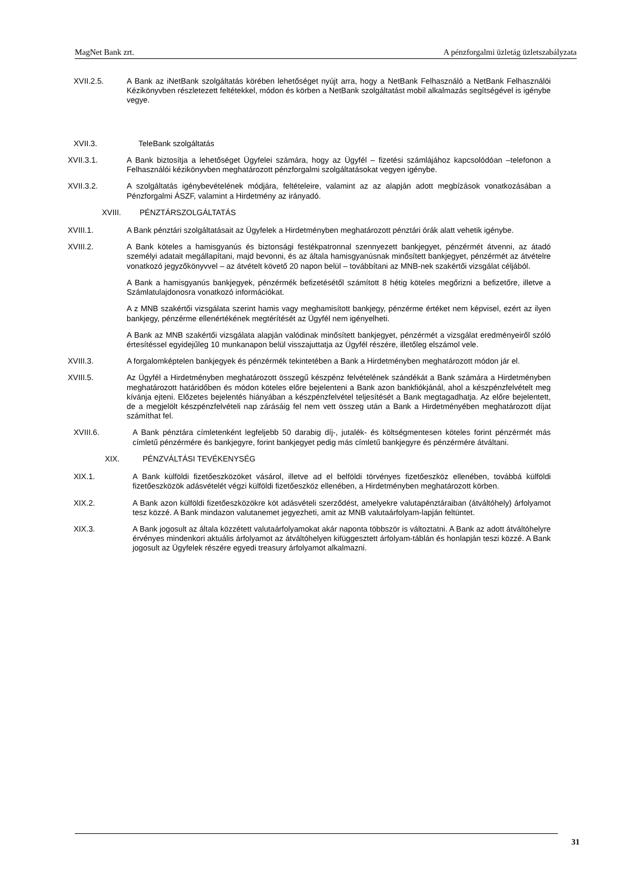MagNet Bank zrt. A pénzforgalmi üzletág üzletszabályzata
XVII.2.5. A Bank az iNetBank szolgáltatás körében lehetőséget nyújt arra, hogy a NetBank Felhasználó a NetBank Felhasználói Kézikönyvben részletezett feltétekkel, módon és körben a NetBank szolgáltatást mobil alkalmazás segítségével is igénybe vegye.
XVII.3. TeleBank szolgáltatás
XVII.3.1. A Bank biztosítja a lehetőséget Ügyfelei számára, hogy az Ügyfél – fizetési számlájához kapcsolódóan –telefonon a Felhasználói kézikönyvben meghatározott pénzforgalmi szolgáltatásokat vegyen igénybe.
XVII.3.2. A szolgáltatás igénybevételének módjára, feltételeire, valamint az az alapján adott megbízások vonatkozásában a Pénzforgalmi ÁSZF, valamint a Hirdetmény az irányadó.
XVIII. PÉNZTÁRSZOLGÁLTATÁS
XVIII.1. A Bank pénztári szolgáltatásait az Ügyfelek a Hirdetményben meghatározott pénztári órák alatt vehetik igénybe.
XVIII.2. A Bank köteles a hamisgyanús és biztonsági festékpatronnal szennyezett bankjegyet, pénzérmét átvenni, az átadó személyi adatait megállapítani, majd bevonni, és az általa hamisgyanúsnak minősített bankjegyet, pénzérmét az átvételre vonatkozó jegyzőkönyvvel – az átvételt követő 20 napon belül – továbbítani az MNB-nek szakértői vizsgálat céljából.
A Bank a hamisgyanús bankjegyek, pénzérmék befizetésétől számított 8 hétig köteles megőrizni a befizetőre, illetve a Számlatulajdonosra vonatkozó információkat.
A z MNB szakértői vizsgálata szerint hamis vagy meghamisított bankjegy, pénzérme értéket nem képvisel, ezért az ilyen bankjegy, pénzérme ellenértékének megtérítését az Ügyfél nem igényelheti.
A Bank az MNB szakértői vizsgálata alapján valódinak minősített bankjegyet, pénzérmét a vizsgálat eredményeiről szóló értesítéssel egyidejűleg 10 munkanapon belül visszajuttatja az Ügyfél részére, illetőleg elszámol vele.
XVIII.3. A forgalomképtelen bankjegyek és pénzérmék tekintetében a Bank a Hirdetményben meghatározott módon jár el.
XVIII.5. Az Ügyfél a Hirdetményben meghatározott összegű készpénz felvételének szándékát a Bank számára a Hirdetményben meghatározott határidőben és módon köteles előre bejelenteni a Bank azon bankfiókjánál, ahol a készpénzfelvételt meg kívánja ejteni. Előzetes bejelentés hiányában a készpénzfelvétel teljesítését a Bank megtagadhatja. Az előre bejelentett, de a megjelölt készpénzfelvételi nap zárásáig fel nem vett összeg után a Bank a Hirdetményében meghatározott díjat számíthat fel.
XVIII.6. A Bank pénztára címletenként legfeljebb 50 darabig díj-, jutalék- és költségmentesen köteles forint pénzérmét más címletű pénzérmére és bankjegyre, forint bankjegyet pedig más címletű bankjegyre és pénzérmére átváltani.
XIX. PÉNZVÁLTÁSI TEVÉKENYSÉG
XIX.1. A Bank külföldi fizetőeszközöket vásárol, illetve ad el belföldi törvényes fizetőeszköz ellenében, továbbá külföldi fizetőeszközök adásvételét végzi külföldi fizetőeszköz ellenében, a Hirdetményben meghatározott körben.
XIX.2. A Bank azon külföldi fizetőeszközökre köt adásvételi szerződést, amelyekre valutapénztáraiban (átváltóhely) árfolyamot tesz közzé. A Bank mindazon valutanemet jegyezheti, amit az MNB valutaárfolyam-lapján feltüntet.
XIX.3. A Bank jogosult az általa közzétett valutaárfolyamokat akár naponta többször is változtatni. A Bank az adott átváltóhelyre érvényes mindenkori aktuális árfolyamot az átváltóhelyen kifüggesztett árfolyam-táblán és honlapján teszi közzé. A Bank jogosult az Ügyfelek részére egyedi treasury árfolyamot alkalmazni.
31